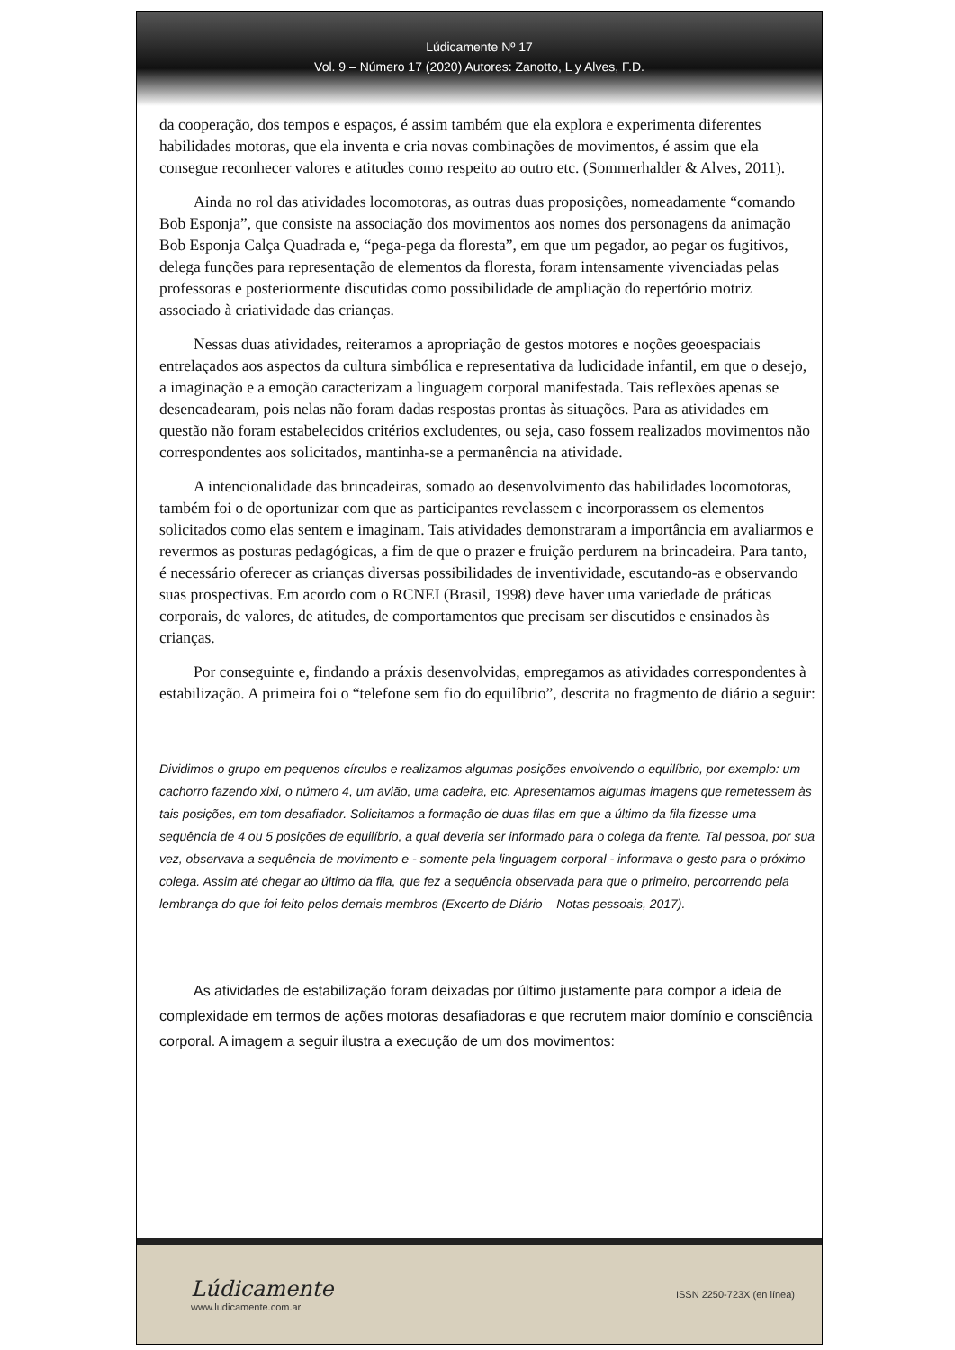Lúdicamente Nº 17
Vol. 9 – Número 17 (2020) Autores: Zanotto, L y Alves, F.D.
da cooperação, dos tempos e espaços, é assim também que ela explora e experimenta diferentes habilidades motoras, que ela inventa e cria novas combinações de movimentos, é assim que ela consegue reconhecer valores e atitudes como respeito ao outro etc. (Sommerhalder & Alves, 2011).
Ainda no rol das atividades locomotoras, as outras duas proposições, nomeadamente “comando Bob Esponja”, que consiste na associação dos movimentos aos nomes dos personagens da animação Bob Esponja Calça Quadrada e, “pega-pega da floresta”, em que um pegador, ao pegar os fugitivos, delega funções para representação de elementos da floresta, foram intensamente vivenciadas pelas professoras e posteriormente discutidas como possibilidade de ampliação do repertório motriz associado à criatividade das crianças.
Nessas duas atividades, reiteramos a apropriação de gestos motores e noções geoespaciais entrelaçados aos aspectos da cultura simbólica e representativa da ludicidade infantil, em que o desejo, a imaginação e a emoção caracterizam a linguagem corporal manifestada. Tais reflexões apenas se desencadearam, pois nelas não foram dadas respostas prontas às situações. Para as atividades em questão não foram estabelecidos critérios excludentes, ou seja, caso fossem realizados movimentos não correspondentes aos solicitados, mantinha-se a permanência na atividade.
A intencionalidade das brincadeiras, somado ao desenvolvimento das habilidades locomotoras, também foi o de oportunizar com que as participantes revelassem e incorporassem os elementos solicitados como elas sentem e imaginam. Tais atividades demonstraram a importância em avaliarmos e revermos as posturas pedagógicas, a fim de que o prazer e fruição perdurem na brincadeira. Para tanto, é necessário oferecer as crianças diversas possibilidades de inventividade, escutando-as e observando suas prospectivas. Em acordo com o RCNEI (Brasil, 1998) deve haver uma variedade de práticas corporais, de valores, de atitudes, de comportamentos que precisam ser discutidos e ensinados às crianças.
Por conseguinte e, findando a práxis desenvolvidas, empregamos as atividades correspondentes à estabilização. A primeira foi o “telefone sem fio do equilíbrio”, descrita no fragmento de diário a seguir:
Dividimos o grupo em pequenos círculos e realizamos algumas posições envolvendo o equilíbrio, por exemplo: um cachorro fazendo xixi, o número 4, um avião, uma cadeira, etc. Apresentamos algumas imagens que remetessem às tais posições, em tom desafiador. Solicitamos a formação de duas filas em que a último da fila fizesse uma sequência de 4 ou 5 posições de equilíbrio, a qual deveria ser informado para o colega da frente. Tal pessoa, por sua vez, observava a sequência de movimento e - somente pela linguagem corporal - informava o gesto para o próximo colega. Assim até chegar ao último da fila, que fez a sequência observada para que o primeiro, percorrendo pela lembrança do que foi feito pelos demais membros (Excerto de Diário – Notas pessoais, 2017).
As atividades de estabilização foram deixadas por último justamente para compor a ideia de complexidade em termos de ações motoras desafiadoras e que recrutem maior domínio e consciência corporal. A imagem a seguir ilustra a execução de um dos movimentos:
Lúdicamente
www.ludicamente.com.ar
ISSN 2250-723X (en línea)